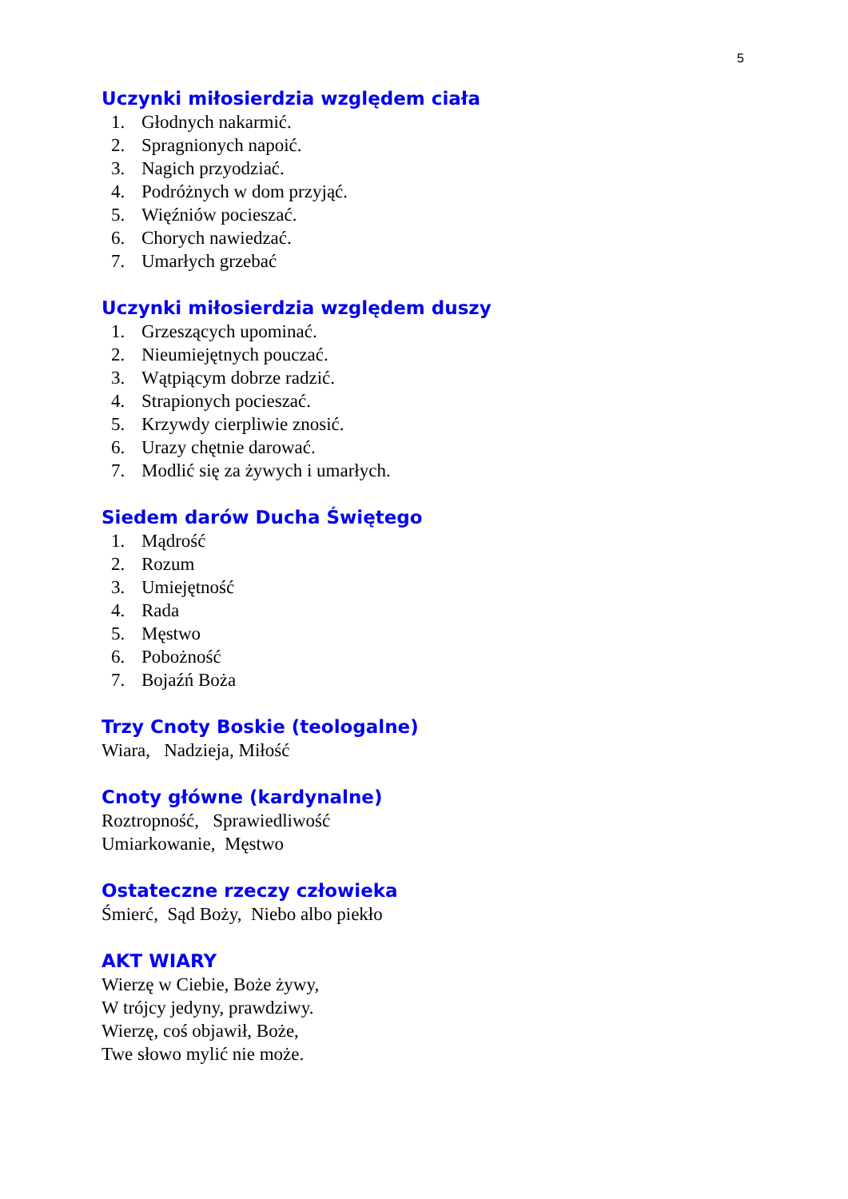5
Uczynki miłosierdzia względem ciała
1. Głodnych nakarmić.
2. Spragnionych napoić.
3. Nagich przyodziać.
4. Podróżnych w dom przyjąć.
5. Więźniów pocieszać.
6. Chorych nawiedzać.
7. Umarłych grzebać
Uczynki miłosierdzia względem duszy
1. Grzeszących upominać.
2. Nieumiejętnych pouczać.
3. Wątpiącym dobrze radzić.
4. Strapionych pocieszać.
5. Krzywdy cierpliwie znosić.
6. Urazy chętnie darować.
7. Modlić się za żywych i umarłych.
Siedem darów Ducha Świętego
1. Mądrość
2. Rozum
3. Umiejętność
4. Rada
5. Męstwo
6. Pobożność
7. Bojaźń Boża
Trzy Cnoty Boskie (teologalne)
Wiara, Nadzieja, Miłość
Cnoty główne (kardynalne)
Roztropność, Sprawiedliwość
Umiarkowanie, Męstwo
Ostateczne rzeczy człowieka
Śmierć, Sąd Boży, Niebo albo piekło
AKT WIARY
Wierzę w Ciebie, Boże żywy,
W trójcy jedyny, prawdziwy.
Wierzę, coś objawił, Boże,
Twe słowo mylić nie może.